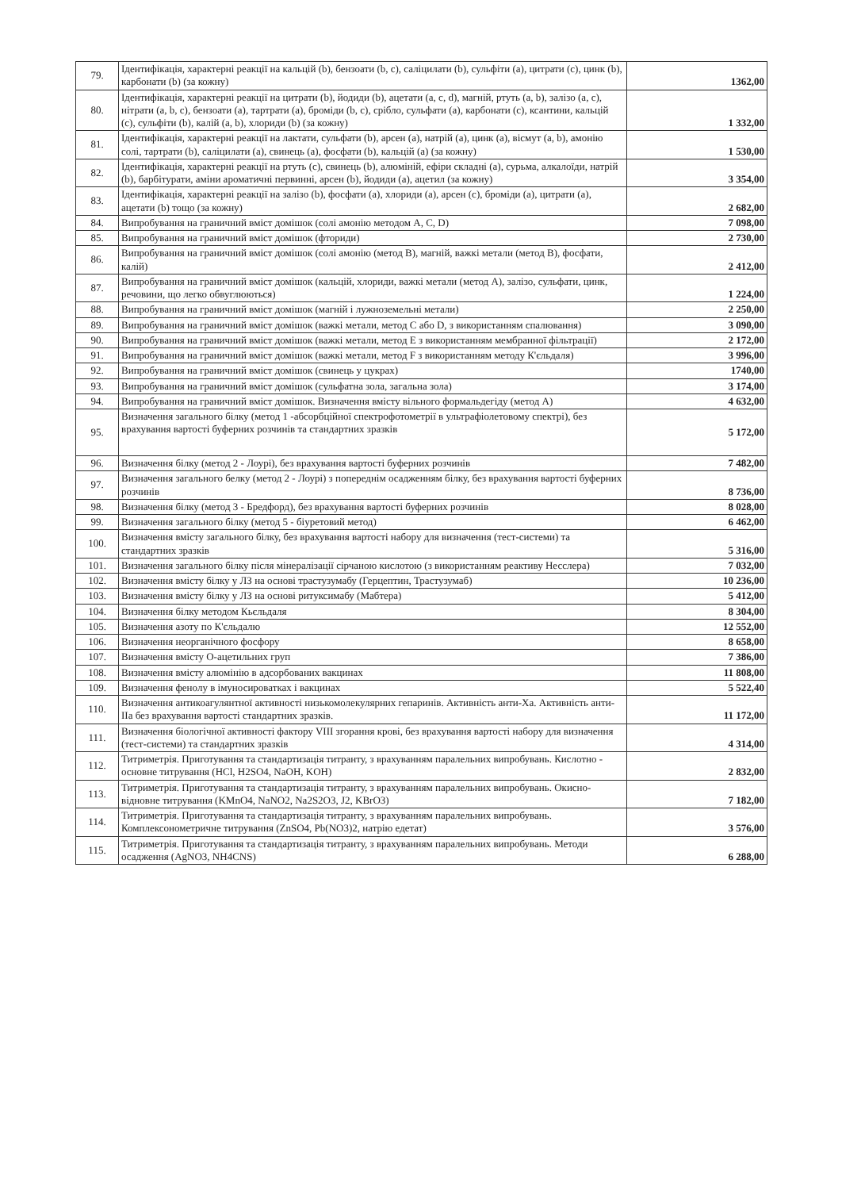| 79. | Ідентифікація, характерні реакції на кальцій (b), бензоати (b, c), саліцилати (b), сульфіти (a), цитрати (c), цинк (b), карбонати (b) (за кожну) | 1362,00 |
| 80. | Ідентифікація, характерні реакції на цитрати (b), йодиди (b), ацетати (a, c, d), магній, ртуть (a, b), залізо (a, c), нітрати (a, b, c), бензоати (a), тартрати (a), броміди (b, c), срібло, сульфати (a), карбонати (c), ксантини, кальцій (c), сульфіти (b), калій (a, b), хлориди (b) (за кожну) | 1 332,00 |
| 81. | Ідентифікація, характерні реакції на лактати, сульфати (b), арсен (a), натрій (a), цинк (a), вісмут (a, b), амонію солі, тартрати (b), саліцилати (a), свинець (a), фосфати (b), кальцій (a) (за кожну) | 1 530,00 |
| 82. | Ідентифікація, характерні реакції на ртуть (c), свинець (b), алюміній, ефіри складні (a), сурьма, алкалоїди, натрій (b), барбітурати, аміни ароматичні первинні, арсен (b), йодиди (a), ацетил (за кожну) | 3 354,00 |
| 83. | Ідентифікація, характерні реакції на залізо (b), фосфати (a), хлориди (a), арсен (c), броміди (a), цитрати (a), ацетати (b) тощо (за кожну) | 2 682,00 |
| 84. | Випробування на граничний вміст домішок (солі амонію методом A, C, D) | 7 098,00 |
| 85. | Випробування на граничний вміст домішок (фториди) | 2 730,00 |
| 86. | Випробування на граничний вміст домішок (солі амонію (метод B), магній, важкі метали (метод B), фосфати, калій) | 2 412,00 |
| 87. | Випробування на граничний вміст домішок (кальцій, хлориди, важкі метали (метод A), залізо, сульфати, цинк, речовини, що легко обвуглюються) | 1 224,00 |
| 88. | Випробування на граничний вміст домішок (магній і лужноземельні метали) | 2 250,00 |
| 89. | Випробування на граничний вміст домішок (важкі метали, метод C або D, з використанням спалювання) | 3 090,00 |
| 90. | Випробування на граничний вміст домішок (важкі метали, метод E з використанням мембранної фільтрації) | 2 172,00 |
| 91. | Випробування на граничний вміст домішок (важкі метали, метод F з використанням методу К'єльдаля) | 3 996,00 |
| 92. | Випробування на граничний вміст домішок (свинець у цукрах) | 1740,00 |
| 93. | Випробування на граничний вміст домішок (сульфатна зола, загальна зола) | 3 174,00 |
| 94. | Випробування на граничний вміст домішок. Визначення вмісту вільного формальдегіду (метод A) | 4 632,00 |
| 95. | Визначення загального білку (метод 1 -абсорбційної спектрофотометрії в ультрафіолетовому спектрі), без врахування вартості буферних розчинів та стандартних зразків | 5 172,00 |
| 96. | Визначення білку (метод 2 - Лоурі), без врахування вартості буферних розчинів | 7 482,00 |
| 97. | Визначення загального белку (метод 2 - Лоурі) з попереднім осадженням білку, без врахування вартості буферних розчинів | 8 736,00 |
| 98. | Визначення білку (метод 3 - Бредфорд), без врахування вартості буферних розчинів | 8 028,00 |
| 99. | Визначення загального білку (метод 5 - біуретовий метод) | 6 462,00 |
| 100. | Визначення вмісту загального білку, без врахування вартості набору для визначення (тест-системи) та стандартних зразків | 5 316,00 |
| 101. | Визначення загального білку після мінералізації сірчаною кислотою (з використанням реактиву Несслера) | 7 032,00 |
| 102. | Визначення вмісту білку у ЛЗ на основі трастузумабу (Герцептин, Трастузумаб) | 10 236,00 |
| 103. | Визначення вмісту білку у ЛЗ на основі ритуксимабу (Мабтера) | 5 412,00 |
| 104. | Визначення білку методом Кьєльдаля | 8 304,00 |
| 105. | Визначення азоту по К'єльдалю | 12 552,00 |
| 106. | Визначення неорганічного фосфору | 8 658,00 |
| 107. | Визначення вмісту О-ацетильних груп | 7 386,00 |
| 108. | Визначення вмісту алюмінію в адсорбованих вакцинах | 11 808,00 |
| 109. | Визначення фенолу в імуносироватках і вакцинах | 5 522,40 |
| 110. | Визначення антикоагулянтної активності низькомолекулярних гепаринів. Активність анти-Ха. Активність анти-IIa без врахування вартості стандартних зразків. | 11 172,00 |
| 111. | Визначення біологічної активності фактору VIII згорання крові, без врахування вартості набору для визначення (тест-системи) та стандартних зразків | 4 314,00 |
| 112. | Титриметрія. Приготування та стандартизація титранту, з врахуванням паралельних випробувань. Кислотно - основне титрування (HCl, H2SO4, NaOH, KOH) | 2 832,00 |
| 113. | Титриметрія. Приготування та стандартизація титранту, з врахуванням паралельних випробувань. Окисно-відновне титрування (KMnO4, NaNO2, Na2S2O3, J2, KBrO3) | 7 182,00 |
| 114. | Титриметрія. Приготування та стандартизація титранту, з врахуванням паралельних випробувань. Комплексонометричне титрування (ZnSO4, Pb(NO3)2, натрію едетат) | 3 576,00 |
| 115. | Титриметрія. Приготування та стандартизація титранту, з врахуванням паралельних випробувань. Методи осадження (AgNO3, NH4CNS) | 6 288,00 |